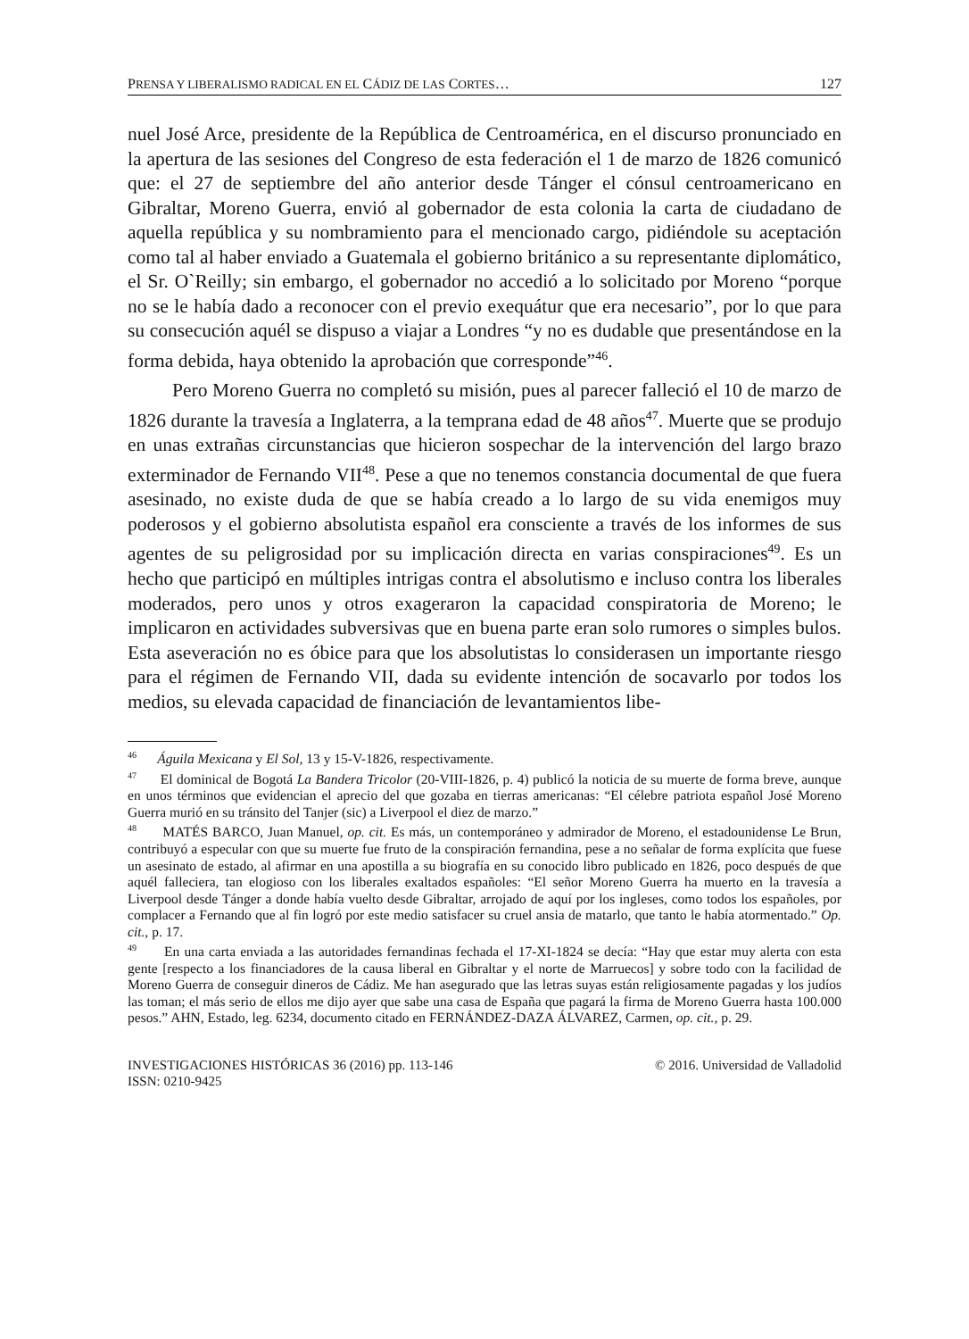PRENSA Y LIBERALISMO RADICAL EN EL CÁDIZ DE LAS CORTES… 127
nuel José Arce, presidente de la República de Centroamérica, en el discurso pronunciado en la apertura de las sesiones del Congreso de esta federación el 1 de marzo de 1826 comunicó que: el 27 de septiembre del año anterior desde Tánger el cónsul centroamericano en Gibraltar, Moreno Guerra, envió al gobernador de esta colonia la carta de ciudadano de aquella república y su nombramiento para el mencionado cargo, pidiéndole su aceptación como tal al haber enviado a Guatemala el gobierno británico a su representante diplomático, el Sr. O`Reilly; sin embargo, el gobernador no accedió a lo solicitado por Moreno “porque no se le había dado a reconocer con el previo exequátur que era necesario”, por lo que para su consecución aquél se dispuso a viajar a Londres “y no es dudable que presentándose en la forma debida, haya obtenido la aprobación que corresponde”<sup>46</sup>.
Pero Moreno Guerra no completó su misión, pues al parecer falleció el 10 de marzo de 1826 durante la travesía a Inglaterra, a la temprana edad de 48 años<sup>47</sup>. Muerte que se produjo en unas extrañas circunstancias que hicieron sospechar de la intervención del largo brazo exterminador de Fernando VII<sup>48</sup>. Pese a que no tenemos constancia documental de que fuera asesinado, no existe duda de que se había creado a lo largo de su vida enemigos muy poderosos y el gobierno absolutista español era consciente a través de los informes de sus agentes de su peligrosidad por su implicación directa en varias conspiraciones<sup>49</sup>. Es un hecho que participó en múltiples intrigas contra el absolutismo e incluso contra los liberales moderados, pero unos y otros exageraron la capacidad conspiratoria de Moreno; le implicaron en actividades subversivas que en buena parte eran solo rumores o simples bulos. Esta aseveración no es óbice para que los absolutistas lo considerasen un importante riesgo para el régimen de Fernando VII, dada su evidente intención de socavarlo por todos los medios, su elevada capacidad de financiación de levantamientos libe-
<sup>46</sup> Águila Mexicana y El Sol, 13 y 15-V-1826, respectivamente.
<sup>47</sup> El dominical de Bogotá La Bandera Tricolor (20-VIII-1826, p. 4) publicó la noticia de su muerte de forma breve, aunque en unos términos que evidencian el aprecio del que gozaba en tierras americanas: “El célebre patriota español José Moreno Guerra murió en su tránsito del Tanjer (sic) a Liverpool el diez de marzo.”
<sup>48</sup> MATÉS BARCO, Juan Manuel, op. cit. Es más, un contemporáneo y admirador de Moreno, el estadounidense Le Brun, contribuyó a especular con que su muerte fue fruto de la conspiración fernandina, pese a no señalar de forma explícita que fuese un asesinato de estado, al afirmar en una apostilla a su biografía en su conocido libro publicado en 1826, poco después de que aquél falleciera, tan elogioso con los liberales exaltados españoles: “El señor Moreno Guerra ha muerto en la travesía a Liverpool desde Tánger a donde había vuelto desde Gibraltar, arrojado de aquí por los ingleses, como todos los españoles, por complacer a Fernando que al fin logró por este medio satisfacer su cruel ansia de matarlo, que tanto le había atormentado.” Op. cit., p. 17.
<sup>49</sup> En una carta enviada a las autoridades fernandinas fechada el 17-XI-1824 se decía: “Hay que estar muy alerta con esta gente [respecto a los financiadores de la causa liberal en Gibraltar y el norte de Marruecos] y sobre todo con la facilidad de Moreno Guerra de conseguir dineros de Cádiz. Me han asegurado que las letras suyas están religiosamente pagadas y los judíos las toman; el más serio de ellos me dijo ayer que sabe una casa de España que pagará la firma de Moreno Guerra hasta 100.000 pesos.” AHN, Estado, leg. 6234, documento citado en FERNÁNDEZ-DAZA ÁLVAREZ, Carmen, op. cit., p. 29.
INVESTIGACIONES HISTÓRICAS 36 (2016) pp. 113-146
ISSN: 0210-9425 © 2016. Universidad de Valladolid